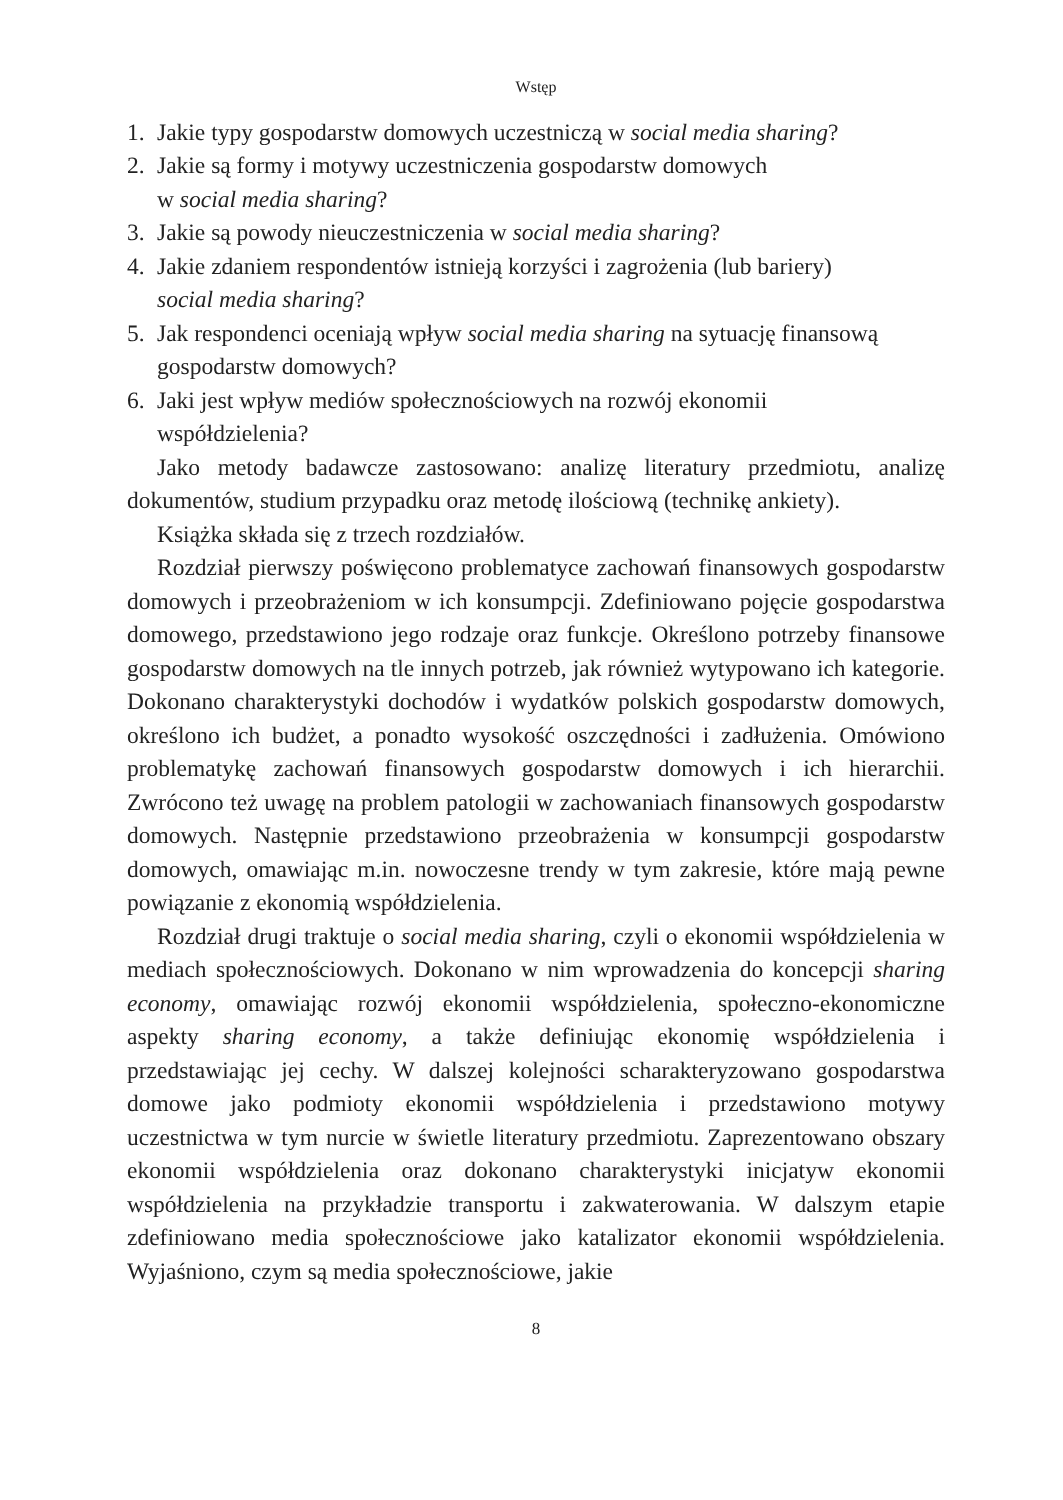Wstęp
1. Jakie typy gospodarstw domowych uczestniczą w social media sharing?
2. Jakie są formy i motywy uczestniczenia gospodarstw domowych
w social media sharing?
3. Jakie są powody nieuczestniczenia w social media sharing?
4. Jakie zdaniem respondentów istnieją korzyści i zagrożenia (lub bariery)
social media sharing?
5. Jak respondenci oceniają wpływ social media sharing na sytuację finansową gospodarstw domowych?
6. Jaki jest wpływ mediów społecznościowych na rozwój ekonomii
współdzielenia?
Jako metody badawcze zastosowano: analizę literatury przedmiotu, analizę dokumentów, studium przypadku oraz metodę ilościową (technikę ankiety).
Książka składa się z trzech rozdziałów.
Rozdział pierwszy poświęcono problematyce zachowań finansowych gospodarstw domowych i przeobrażeniom w ich konsumpcji. Zdefiniowano pojęcie gospodarstwa domowego, przedstawiono jego rodzaje oraz funkcje. Określono potrzeby finansowe gospodarstw domowych na tle innych potrzeb, jak również wytypowano ich kategorie. Dokonano charakterystyki dochodów i wydatków polskich gospodarstw domowych, określono ich budżet, a ponadto wysokość oszczędności i zadłużenia. Omówiono problematykę zachowań finansowych gospodarstw domowych i ich hierarchii. Zwrócono też uwagę na problem patologii w zachowaniach finansowych gospodarstw domowych. Następnie przedstawiono przeobrażenia w konsumpcji gospodarstw domowych, omawiając m.in. nowoczesne trendy w tym zakresie, które mają pewne powiązanie z ekonomią współdzielenia.
Rozdział drugi traktuje o social media sharing, czyli o ekonomii współdzielenia w mediach społecznościowych. Dokonano w nim wprowadzenia do koncepcji sharing economy, omawiając rozwój ekonomii współdzielenia, społeczno-ekonomiczne aspekty sharing economy, a także definiując ekonomię współdzielenia i przedstawiając jej cechy. W dalszej kolejności scharakteryzowano gospodarstwa domowe jako podmioty ekonomii współdzielenia i przedstawiono motywy uczestnictwa w tym nurcie w świetle literatury przedmiotu. Zaprezentowano obszary ekonomii współdzielenia oraz dokonano charakterystyki inicjatyw ekonomii współdzielenia na przykładzie transportu i zakwaterowania. W dalszym etapie zdefiniowano media społecznościowe jako katalizator ekonomii współdzielenia. Wyjaśniono, czym są media społecznościowe, jakie
8